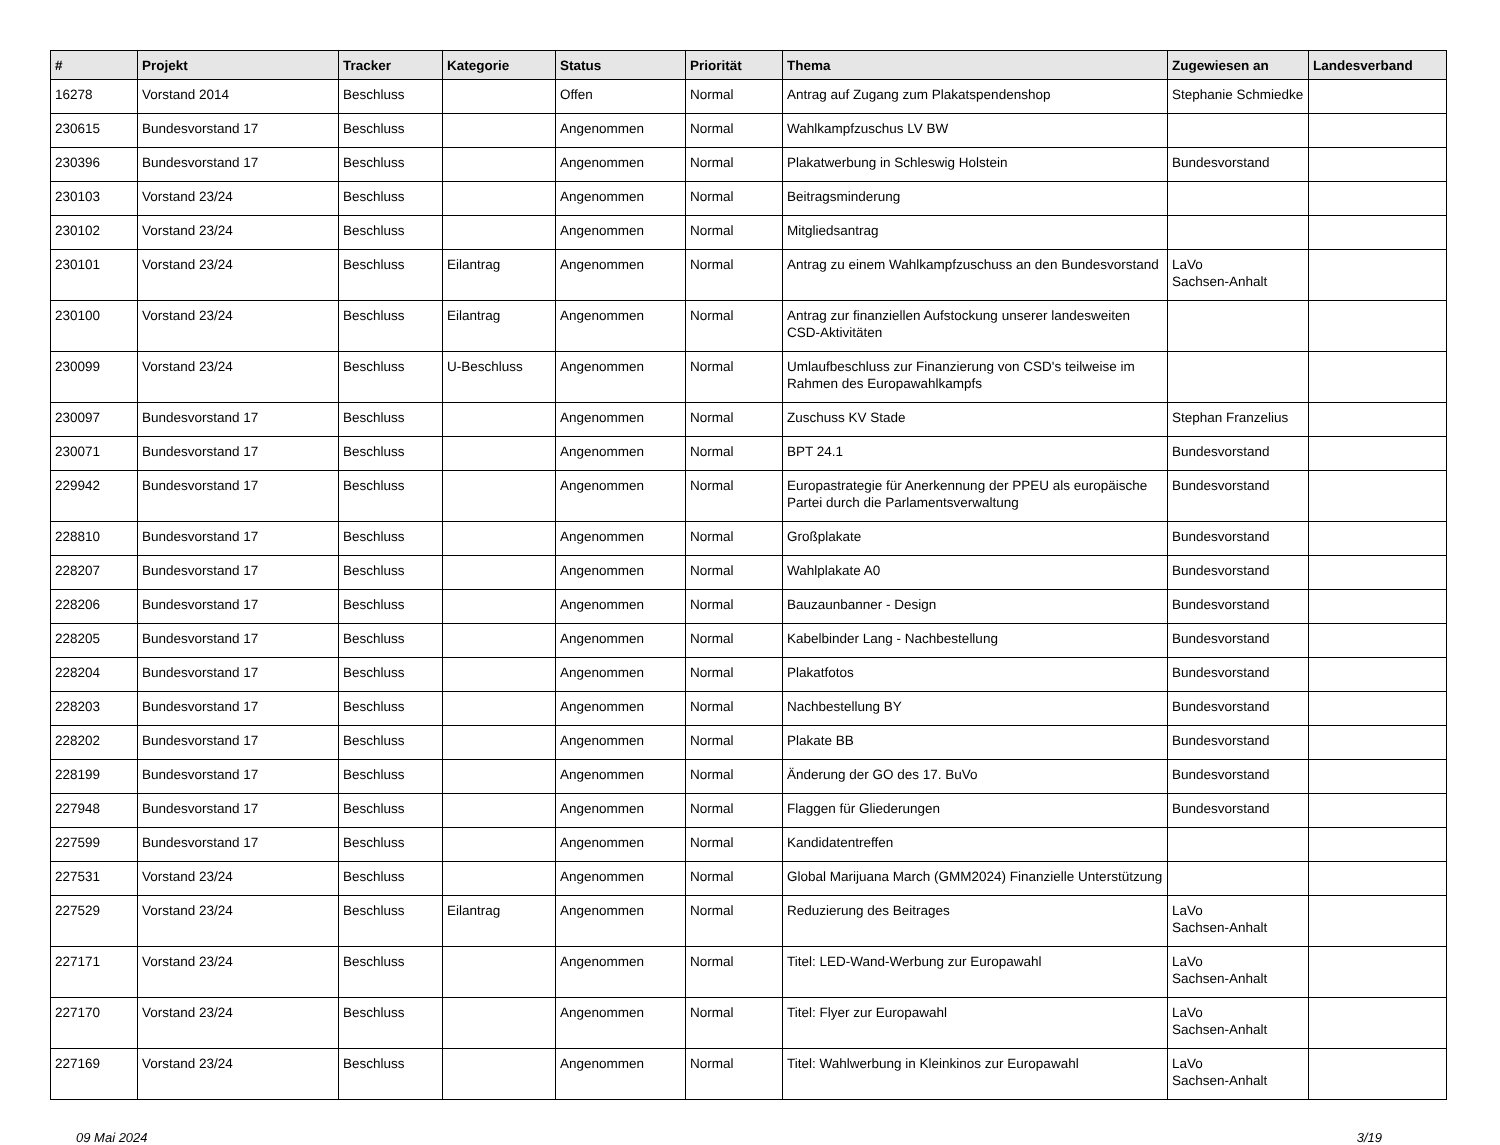| # | Projekt | Tracker | Kategorie | Status | Priorität | Thema | Zugewiesen an | Landesverband |
| --- | --- | --- | --- | --- | --- | --- | --- | --- |
| 16278 | Vorstand 2014 | Beschluss | | Offen | Normal | Antrag auf Zugang zum Plakatspendenshop | Stephanie Schmiedke | |
| 230615 | Bundesvorstand 17 | Beschluss | | Angenommen | Normal | Wahlkampfzuschus LV BW | | |
| 230396 | Bundesvorstand 17 | Beschluss | | Angenommen | Normal | Plakatwerbung in Schleswig Holstein | Bundesvorstand | |
| 230103 | Vorstand 23/24 | Beschluss | | Angenommen | Normal | Beitragsminderung | | |
| 230102 | Vorstand 23/24 | Beschluss | | Angenommen | Normal | Mitgliedsantrag | | |
| 230101 | Vorstand 23/24 | Beschluss | Eilantrag | Angenommen | Normal | Antrag zu einem Wahlkampfzuschuss an den Bundesvorstand | LaVo Sachsen-Anhalt | |
| 230100 | Vorstand 23/24 | Beschluss | Eilantrag | Angenommen | Normal | Antrag zur finanziellen Aufstockung unserer landesweiten CSD-Aktivitäten | | |
| 230099 | Vorstand 23/24 | Beschluss | U-Beschluss | Angenommen | Normal | Umlaufbeschluss zur Finanzierung von CSD's teilweise im Rahmen des Europawahlkampfs | | |
| 230097 | Bundesvorstand 17 | Beschluss | | Angenommen | Normal | Zuschuss KV Stade | Stephan Franzelius | |
| 230071 | Bundesvorstand 17 | Beschluss | | Angenommen | Normal | BPT 24.1 | Bundesvorstand | |
| 229942 | Bundesvorstand 17 | Beschluss | | Angenommen | Normal | Europastrategie für Anerkennung der PPEU als europäische Partei durch die Parlamentsverwaltung | Bundesvorstand | |
| 228810 | Bundesvorstand 17 | Beschluss | | Angenommen | Normal | Großplakate | Bundesvorstand | |
| 228207 | Bundesvorstand 17 | Beschluss | | Angenommen | Normal | Wahlplakate A0 | Bundesvorstand | |
| 228206 | Bundesvorstand 17 | Beschluss | | Angenommen | Normal | Bauzaunbanner - Design | Bundesvorstand | |
| 228205 | Bundesvorstand 17 | Beschluss | | Angenommen | Normal | Kabelbinder Lang - Nachbestellung | Bundesvorstand | |
| 228204 | Bundesvorstand 17 | Beschluss | | Angenommen | Normal | Plakatfotos | Bundesvorstand | |
| 228203 | Bundesvorstand 17 | Beschluss | | Angenommen | Normal | Nachbestellung BY | Bundesvorstand | |
| 228202 | Bundesvorstand 17 | Beschluss | | Angenommen | Normal | Plakate BB | Bundesvorstand | |
| 228199 | Bundesvorstand 17 | Beschluss | | Angenommen | Normal | Änderung der GO des 17. BuVo | Bundesvorstand | |
| 227948 | Bundesvorstand 17 | Beschluss | | Angenommen | Normal | Flaggen für Gliederungen | Bundesvorstand | |
| 227599 | Bundesvorstand 17 | Beschluss | | Angenommen | Normal | Kandidatentreffen | | |
| 227531 | Vorstand 23/24 | Beschluss | | Angenommen | Normal | Global Marijuana March (GMM2024) Finanzielle Unterstützung | | |
| 227529 | Vorstand 23/24 | Beschluss | Eilantrag | Angenommen | Normal | Reduzierung des Beitrages | LaVo Sachsen-Anhalt | |
| 227171 | Vorstand 23/24 | Beschluss | | Angenommen | Normal | Titel: LED-Wand-Werbung zur Europawahl | LaVo Sachsen-Anhalt | |
| 227170 | Vorstand 23/24 | Beschluss | | Angenommen | Normal | Titel: Flyer zur Europawahl | LaVo Sachsen-Anhalt | |
| 227169 | Vorstand 23/24 | Beschluss | | Angenommen | Normal | Titel: Wahlwerbung in Kleinkinos zur Europawahl | LaVo Sachsen-Anhalt | |
09 Mai 2024 3/19